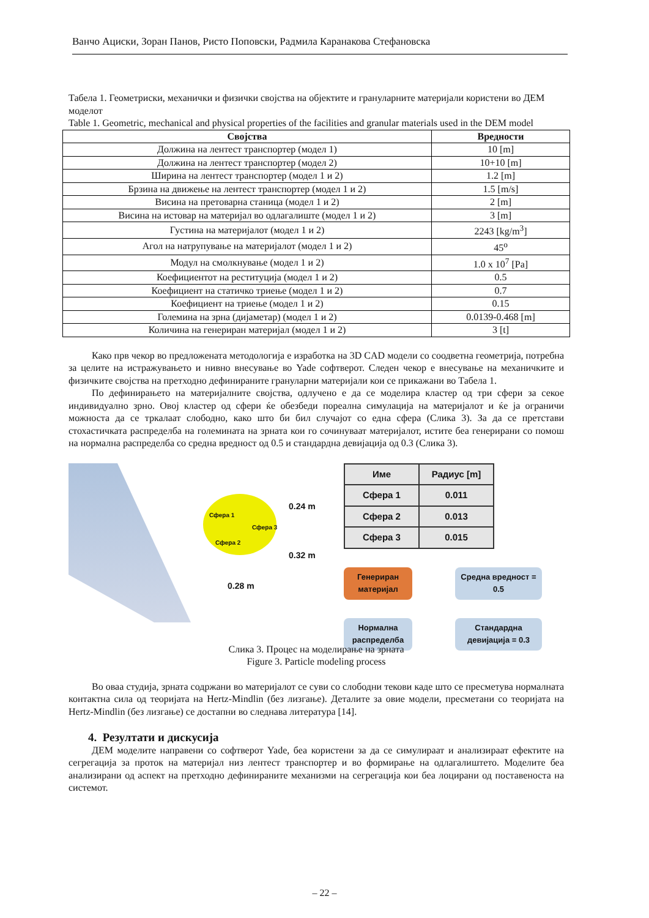Ванчо Ациски, Зоран Панов, Ристо Поповски, Радмила Каранакова Стефановска
Табела 1. Геометриски, механички и физички својства на објектите и грануларните материјали користени во ДЕМ моделот
Table 1. Geometric, mechanical and physical properties of the facilities and granular materials used in the DEM model
| Својства | Вредности |
| --- | --- |
| Должина на лентест транспортер (модел 1) | 10 [m] |
| Должина на лентест транспортер (модел 2) | 10+10 [m] |
| Ширина на лентест транспортер (модел 1 и 2) | 1.2 [m] |
| Брзина на движење на лентест транспортер (модел 1 и 2) | 1.5 [m/s] |
| Висина на претоварна станица (модел 1 и 2) | 2 [m] |
| Висина на истовар на материјал во одлагалиште (модел 1 и 2) | 3 [m] |
| Густина на материјалот (модел 1 и 2) | 2243 [kg/m<sup>3</sup>] |
| Агол на натрупување на материјалот (модел 1 и 2) | 45<sup>o</sup> |
| Модул на смолкнување (модел 1 и 2) | 1.0 x 10<sup>7</sup> [Pa] |
| Коефициентот на реституција (модел 1 и 2) | 0.5 |
| Коефициент на статичко триење (модел 1 и 2) | 0.7 |
| Коефициент на триење (модел 1 и 2) | 0.15 |
| Големина на зрна (дијаметар) (модел 1 и 2) | 0.0139-0.468 [m] |
| Количина на генериран материјал (модел 1 и 2) | 3 [t] |
Како прв чекор во предложената методологија е изработка на 3D CAD модели со соодветна геометрија, потребна за целите на истражувањето и нивно внесување во Yade софтверот. Следен чекор е внесување на механичките и физичките својства на претходно дефинираните грануларни материјали кои се прикажани во Табела 1.
По дефинирањето на материјалните својства, одлучено е да се моделира кластер од три сфери за секое индивидуално зрно. Овој кластер од сфери ќе обезбеди пореална симулација на материјалот и ќе ја ограничи можноста да се тркалаат слободно, како што би бил случајот со една сфера (Слика 3). За да се претстави стохастичката распределба на големината на зрната кои го сочинуваат материјалот, истите беа генерирани со помош на нормална распределба со средна вредност од 0.5 и стандардна девијација од 0.3 (Слика 3).
Сфера 1
Сфера 3
Сфера 2
0.24 m
0.32 m
0.28 m
| Име | Радиус [m] |
| Сфера 1 | 0.011 |
| Сфера 2 | 0.013 |
| Сфера 3 | 0.015 |
Генериран материјал
Нормална распределба
Средна вредност = 0.5
Стандардна девијација = 0.3
Слика 3. Процес на моделирање на зрната
Figure 3. Particle modeling process
Во оваа студија, зрната содржани во материјалот се суви со слободни текови каде што се пресметува нормалната контактна сила од теоријата на Hertz-Mindlin (без лизгање). Деталите за овие модели, пресметани со теоријата на Hertz-Mindlin (без лизгање) се достапни во следнава литература [14].
4. Резултати и дискусија
ДЕМ моделите направени со софтверот Yade, беа користени за да се симулираат и анализираат ефектите на сегрегација за проток на материјал низ лентест транспортер и во формирање на одлагалиштето. Моделите беа анализирани од аспект на претходно дефинираните механизми на сегрегација кои беа лоцирани од поставеноста на системот.
– 22 –